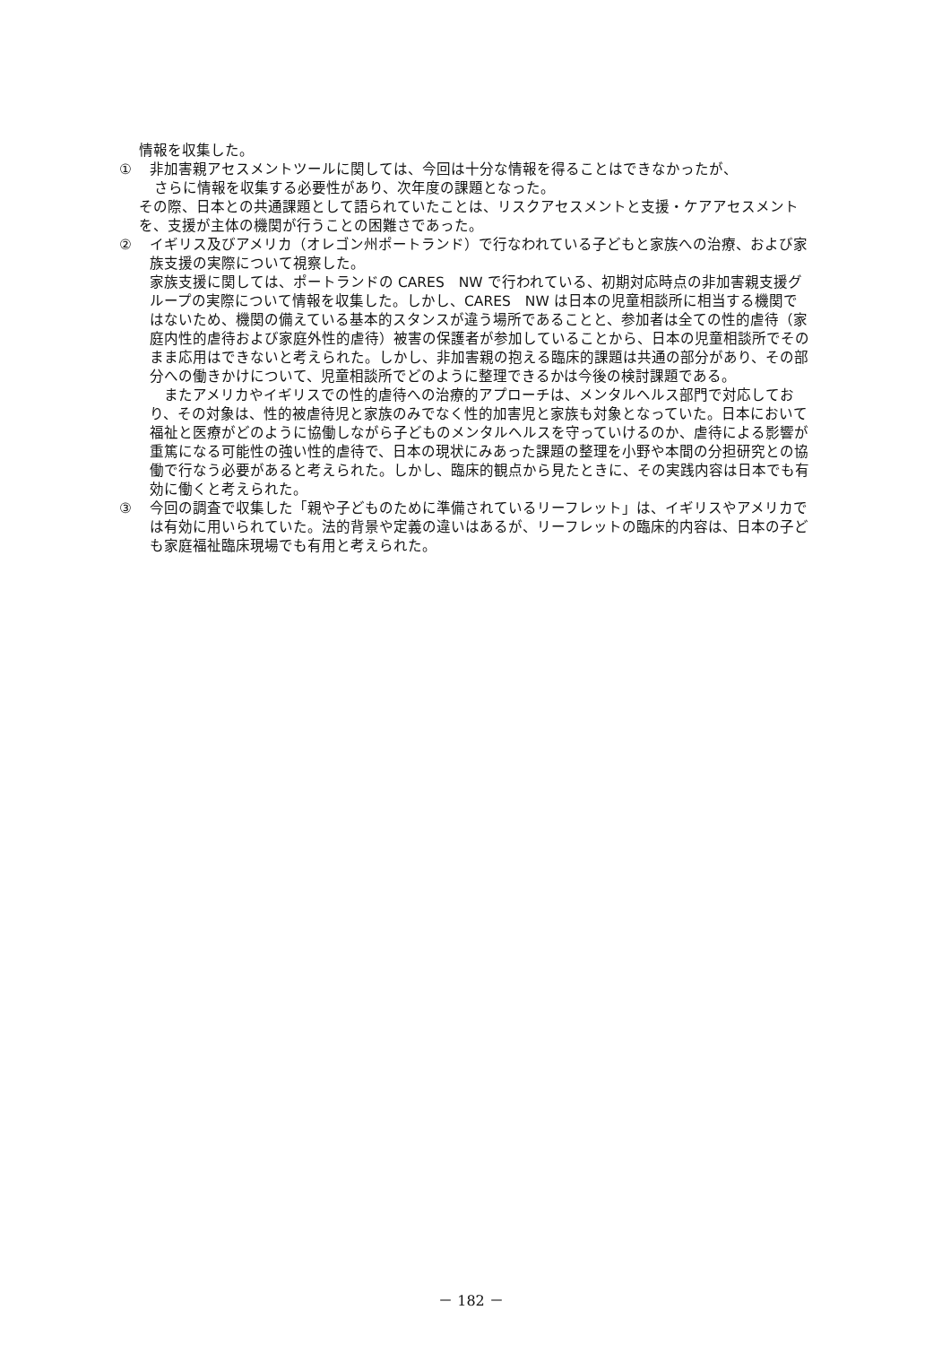情報を収集した。
① 非加害親アセスメントツールに関しては、今回は十分な情報を得ることはできなかったが、
さらに情報を収集する必要性があり、次年度の課題となった。
その際、日本との共通課題として語られていたことは、リスクアセスメントと支援・ケアアセスメントを、支援が主体の機関が行うことの困難さであった。
② イギリス及びアメリカ（オレゴン州ポートランド）で行なわれている子どもと家族への治療、および家族支援の実際について視察した。
家族支援に関しては、ポートランドの CARES　NW で行われている、初期対応時点の非加害親支援グループの実際について情報を収集した。しかし、CARES　NW は日本の児童相談所に相当する機関ではないため、機関の備えている基本的スタンスが違う場所であることと、参加者は全ての性的虐待（家庭内性的虐待および家庭外性的虐待）被害の保護者が参加していることから、日本の児童相談所でそのまま応用はできないと考えられた。しかし、非加害親の抱える臨床的課題は共通の部分があり、その部分への働きかけについて、児童相談所でどのように整理できるかは今後の検討課題である。
　またアメリカやイギリスでの性的虐待への治療的アプローチは、メンタルヘルス部門で対応しており、その対象は、性的被虐待児と家族のみでなく性的加害児と家族も対象となっていた。日本において福祉と医療がどのように協働しながら子どものメンタルヘルスを守っていけるのか、虐待による影響が重篤になる可能性の強い性的虐待で、日本の現状にみあった課題の整理を小野や本間の分担研究との協働で行なう必要があると考えられた。しかし、臨床的観点から見たときに、その実践内容は日本でも有効に働くと考えられた。
③ 今回の調査で収集した「親や子どものために準備されているリーフレット」は、イギリスやアメリカでは有効に用いられていた。法的背景や定義の違いはあるが、リーフレットの臨床的内容は、日本の子ども家庭福祉臨床現場でも有用と考えられた。
－ 182 －